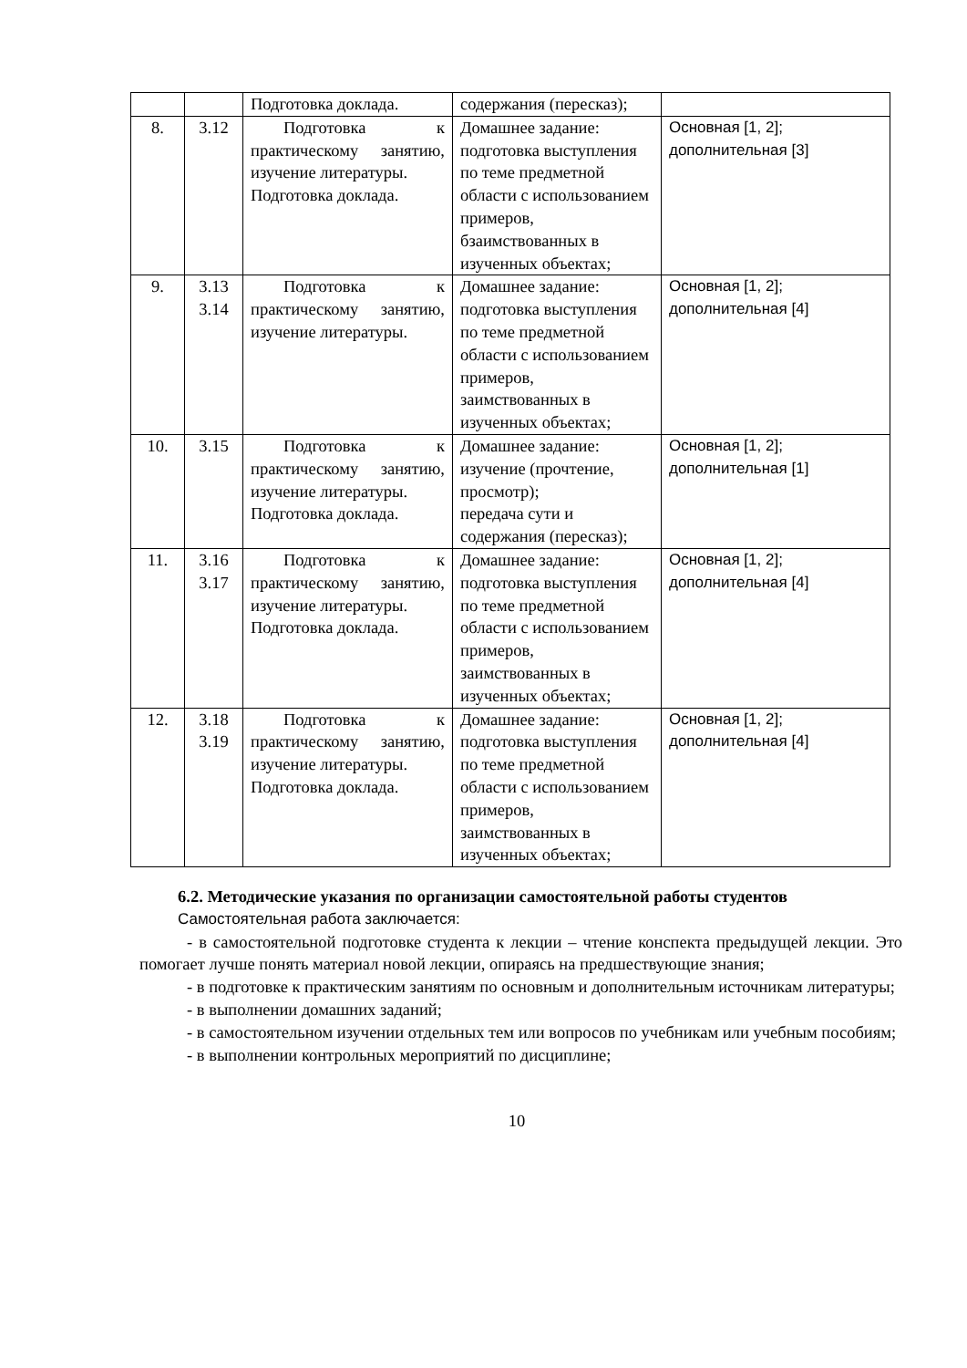| | | Подготовка доклада. | содержания (пересказ); | |
| 8. | 3.12 | Подготовка к практическому занятию, изучение литературы. Подготовка доклада. | Домашнее задание: подготовка выступления по теме предметной области с использованием примеров, бзаимствованных в изученных объектах; | Основная [1, 2]; дополнительная [3] |
| 9. | 3.13 3.14 | Подготовка к практическому занятию, изучение литературы. | Домашнее задание: подготовка выступления по теме предметной области с использованием примеров, заимствованных в изученных объектах; | Основная [1, 2]; дополнительная [4] |
| 10. | 3.15 | Подготовка к практическому занятию, изучение литературы. Подготовка доклада. | Домашнее задание: изучение (прочтение, просмотр); передача сути и содержания (пересказ); | Основная [1, 2]; дополнительная [1] |
| 11. | 3.16 3.17 | Подготовка к практическому занятию, изучение литературы. Подготовка доклада. | Домашнее задание: подготовка выступления по теме предметной области с использованием примеров, заимствованных в изученных объектах; | Основная [1, 2]; дополнительная [4] |
| 12. | 3.18 3.19 | Подготовка к практическому занятию, изучение литературы. Подготовка доклада. | Домашнее задание: подготовка выступления по теме предметной области с использованием примеров, заимствованных в изученных объектах; | Основная [1, 2]; дополнительная [4] |
6.2. Методические указания по организации самостоятельной работы студентов
Самостоятельная работа заключается:
- в самостоятельной подготовке студента к лекции – чтение конспекта предыдущей лекции. Это помогает лучше понять материал новой лекции, опираясь на предшествующие знания;
- в подготовке к практическим занятиям по основным и дополнительным источникам литературы;
- в выполнении домашних заданий;
- в самостоятельном изучении отдельных тем или вопросов по учебникам или учебным пособиям;
- в выполнении контрольных мероприятий по дисциплине;
10